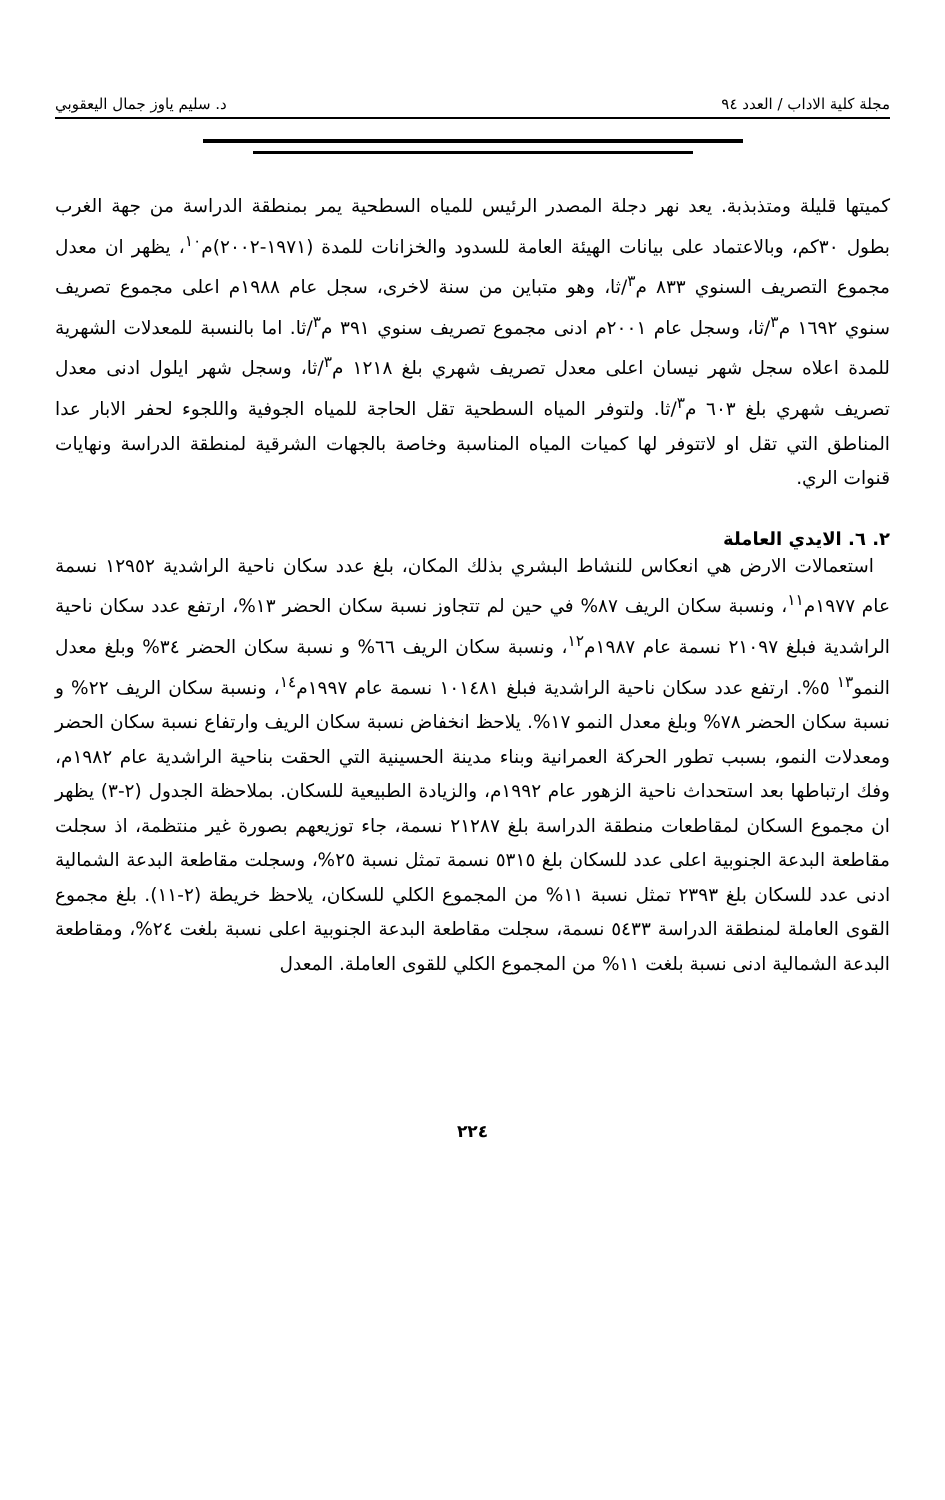مجلة كلية الاداب / العدد ٩٤ د. سليم ياوز جمال اليعقوبي
كميتها قليلة ومتذبذبة. يعد نهر دجلة المصدر الرئيس للمياه السطحية يمر بمنطقة الدراسة من جهة الغرب بطول ٣٠كم، وبالاعتماد على بيانات الهيئة العامة للسدود والخزانات للمدة (١٩٧١-٢٠٠٢)م<sup>١٠</sup>، يظهر ان معدل مجموع التصريف السنوي ٨٣٣ م<sup>٣</sup>/ثا، وهو متباين من سنة لاخرى، سجل عام ١٩٨٨م اعلى مجموع تصريف سنوي ١٦٩٢ م<sup>٣</sup>/ثا، وسجل عام ٢٠٠١م ادنى مجموع تصريف سنوي ٣٩١ م<sup>٣</sup>/ثا. اما بالنسبة للمعدلات الشهرية للمدة اعلاه سجل شهر نيسان اعلى معدل تصريف شهري بلغ ١٢١٨ م<sup>٣</sup>/ثا، وسجل شهر ايلول ادنى معدل تصريف شهري بلغ ٦٠٣ م<sup>٣</sup>/ثا. ولتوفر المياه السطحية تقل الحاجة للمياه الجوفية واللجوء لحفر الابار عدا المناطق التي تقل او لاتتوفر لها كميات المياه المناسبة وخاصة بالجهات الشرقية لمنطقة الدراسة ونهايات قنوات الري.
٢. ٦. الايدي العاملة
استعمالات الارض هي انعكاس للنشاط البشري بذلك المكان، بلغ عدد سكان ناحية الراشدية ١٢٩٥٢ نسمة عام ١٩٧٧م<sup>١١</sup>، ونسبة سكان الريف ٨٧% في حين لم تتجاوز نسبة سكان الحضر ١٣%، ارتفع عدد سكان ناحية الراشدية فبلغ ٢١٠٩٧ نسمة عام ١٩٨٧م<sup>١٢</sup>، ونسبة سكان الريف ٦٦% و نسبة سكان الحضر ٣٤% وبلغ معدل النمو<sup>١٣</sup> ٥%. ارتفع عدد سكان ناحية الراشدية فبلغ ١٠١٤٨١ نسمة عام ١٩٩٧م<sup>١٤</sup>، ونسبة سكان الريف ٢٢% و نسبة سكان الحضر ٧٨% وبلغ معدل النمو ١٧%. يلاحظ انخفاض نسبة سكان الريف وارتفاع نسبة سكان الحضر ومعدلات النمو، بسبب تطور الحركة العمرانية وبناء مدينة الحسينية التي الحقت بناحية الراشدية عام ١٩٨٢م، وفك ارتباطها بعد استحداث ناحية الزهور عام ١٩٩٢م، والزيادة الطبيعية للسكان. بملاحظة الجدول (٢-٣) يظهر ان مجموع السكان لمقاطعات منطقة الدراسة بلغ ٢١٢٨٧ نسمة، جاء توزيعهم بصورة غير منتظمة، اذ سجلت مقاطعة البدعة الجنوبية اعلى عدد للسكان بلغ ٥٣١٥ نسمة تمثل نسبة ٢٥%، وسجلت مقاطعة البدعة الشمالية ادنى عدد للسكان بلغ ٢٣٩٣ تمثل نسبة ١١% من المجموع الكلي للسكان، يلاحظ خريطة (٢-١١). بلغ مجموع القوى العاملة لمنطقة الدراسة ٥٤٣٣ نسمة، سجلت مقاطعة البدعة الجنوبية اعلى نسبة بلغت ٢٤%، ومقاطعة البدعة الشمالية ادنى نسبة بلغت ١١% من المجموع الكلي للقوى العاملة. المعدل
٢٢٤